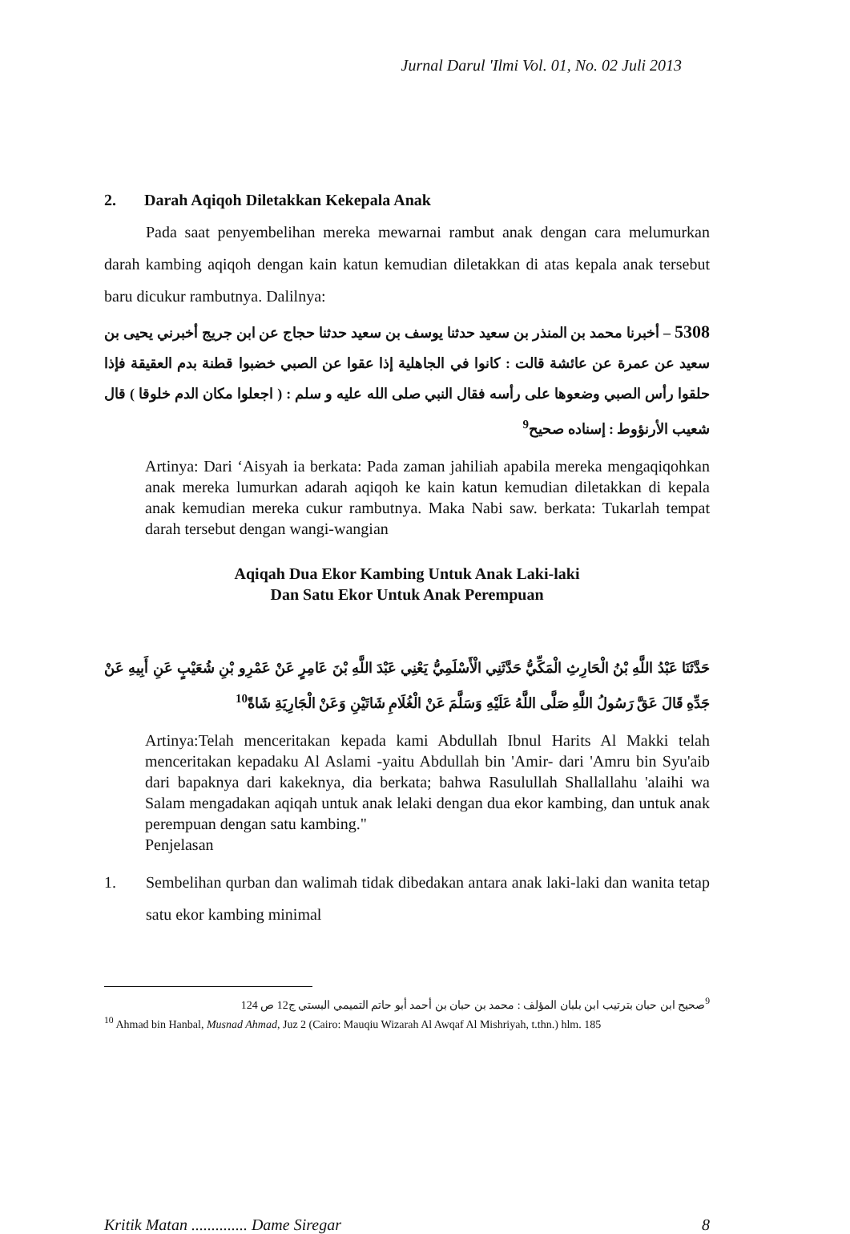Jurnal Darul 'Ilmi Vol. 01, No. 02 Juli 2013
2. Darah Aqiqoh Diletakkan Kekepala Anak
Pada saat penyembelihan mereka mewarnai rambut anak dengan cara melumurkan darah kambing aqiqoh dengan kain katun kemudian diletakkan di atas kepala anak tersebut baru dicukur rambutnya. Dalilnya:
5308 – أخبرنا محمد بن المنذر بن سعيد حدثنا يوسف بن سعيد حدثنا حجاج عن ابن جريج أخبرني يحيى بن سعيد عن عمرة عن عائشة قالت : كانوا في الجاهلية إذا عقوا عن الصبي خضبوا قطنة بدم العقيقة فإذا حلقوا رأس الصبي وضعوها على رأسه فقال النبي صلى الله عليه و سلم : ( اجعلوا مكان الدم خلوقا ) قال شعيب الأرنؤوط : إسناده صحيح<sup>9</sup>
Artinya: Dari ‘Aisyah ia berkata: Pada zaman jahiliah apabila mereka mengaqiqohkan anak mereka lumurkan adarah aqiqoh ke kain katun kemudian diletakkan di kepala anak kemudian mereka cukur rambutnya. Maka Nabi saw. berkata: Tukarlah tempat darah tersebut dengan wangi-wangian
Aqiqah Dua Ekor Kambing Untuk Anak Laki-laki
Dan Satu Ekor Untuk Anak Perempuan
حَدَّثَنَا عَبْدُ اللَّهِ بْنُ الْحَارِثِ الْمَكِّيُّ حَدَّثَنِي الْأَسْلَمِيُّ يَعْنِي عَبْدَ اللَّهِ بْنَ عَامِرٍ عَنْ عَمْرِو بْنِ شُعَيْبٍ عَنِ أَبِيهِ عَنْ جَدِّهِ قَالَ عَقَّ رَسُولُ اللَّهِ صَلَّى اللَّهُ عَلَيْهِ وَسَلَّمَ عَنْ الْغُلَامِ شَاتَيْنِ وَعَنْ الْجَارِيَةِ شَاةً<sup>10</sup>
Artinya:Telah menceritakan kepada kami Abdullah Ibnul Harits Al Makki telah menceritakan kepadaku Al Aslami -yaitu Abdullah bin 'Amir- dari 'Amru bin Syu'aib dari bapaknya dari kakeknya, dia berkata; bahwa Rasulullah Shallallahu 'alaihi wa Salam mengadakan aqiqah untuk anak lelaki dengan dua ekor kambing, dan untuk anak perempuan dengan satu kambing."
Penjelasan
1. Sembelihan qurban dan walimah tidak dibedakan antara anak laki-laki dan wanita tetap satu ekor kambing minimal
<sup>9</sup> صحيح ابن حبان بترتيب ابن بلبان المؤلف : محمد بن حبان بن أحمد أبو حاتم التميمي البستي ج12 ص 124
<sup>10</sup> Ahmad bin Hanbal, Musnad Ahmad, Juz 2 (Cairo: Mauqiu Wizarah Al Awqaf Al Mishriyah, t.thn.) hlm. 185
Kritik Matan .............. Dame Siregar 8